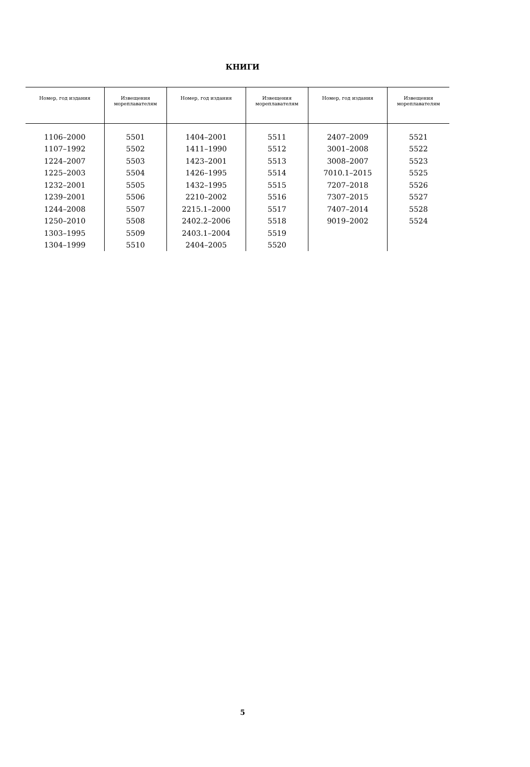КНИГИ
| Номер, год издания | Извещения мореплавателям | Номер, год издания | Извещения мореплавателям | Номер, год издания | Извещения мореплавателям |
| --- | --- | --- | --- | --- | --- |
| 1106–2000 | 5501 | 1404–2001 | 5511 | 2407–2009 | 5521 |
| 1107–1992 | 5502 | 1411–1990 | 5512 | 3001–2008 | 5522 |
| 1224–2007 | 5503 | 1423–2001 | 5513 | 3008–2007 | 5523 |
| 1225–2003 | 5504 | 1426–1995 | 5514 | 7010.1–2015 | 5525 |
| 1232–2001 | 5505 | 1432–1995 | 5515 | 7207–2018 | 5526 |
| 1239–2001 | 5506 | 2210–2002 | 5516 | 7307–2015 | 5527 |
| 1244–2008 | 5507 | 2215.1–2000 | 5517 | 7407–2014 | 5528 |
| 1250–2010 | 5508 | 2402.2–2006 | 5518 | 9019–2002 | 5524 |
| 1303–1995 | 5509 | 2403.1–2004 | 5519 | | |
| 1304–1999 | 5510 | 2404–2005 | 5520 | | |
5